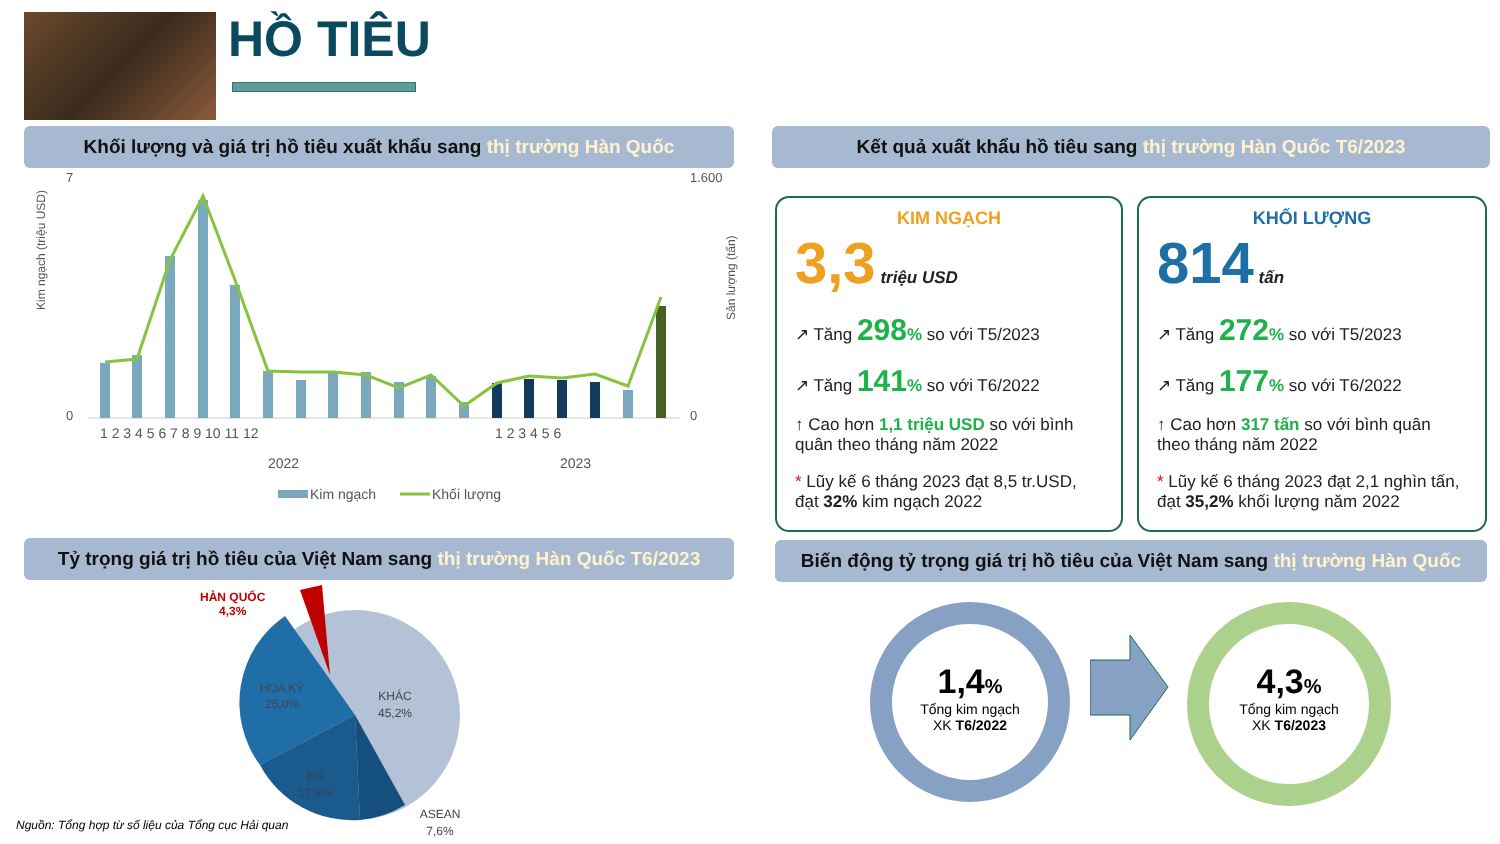HỒ TIÊU
Khối lượng và giá trị hồ tiêu xuất khẩu sang thị trường Hàn Quốc Kết quả xuất khẩu hồ tiêu sang thị trường Hàn Quốc T6/2023
Kim ngạch (triệu USD)
7
0
1.600
0
1 2 3 4 5 6 7 8 9 10 11 12
1 2 3 4 5 6
2022
2023
Kim ngạch
Khối lượng
Sản lượng (tấn)
KIM NGẠCH
3,3 triệu USD
↗ Tăng 298% so với T5/2023
↗ Tăng 141% so với T6/2022
↑ Cao hơn 1,1 triệu USD so với bình quân theo tháng năm 2022
* Lũy kế 6 tháng 2023 đạt 8,5 tr.USD, đạt 32% kim ngạch 2022
KHỐI LƯỢNG
814 tấn
↗ Tăng 272% so với T5/2023
↗ Tăng 177% so với T6/2022
↑ Cao hơn 317 tấn so với bình quân theo tháng năm 2022
* Lũy kế 6 tháng 2023 đạt 2,1 nghìn tấn, đạt 35,2% khối lượng năm 2022
Tỷ trọng giá trị hồ tiêu của Việt Nam sang thị trường Hàn Quốc T6/2023 Biến động tỷ trọng giá trị hồ tiêu của Việt Nam sang thị trường Hàn Quốc
KHÁC
45,2%
HOA KỲ
25,0%
EU
17,9%
ASEAN
7,6%
HÀN QUỐC
4,3%
Nguồn: Tổng hợp từ số liệu của Tổng cục Hải quan
1,4%
Tổng kim ngạch
XK T6/2022
4,3%
Tổng kim ngạch
XK T6/2023